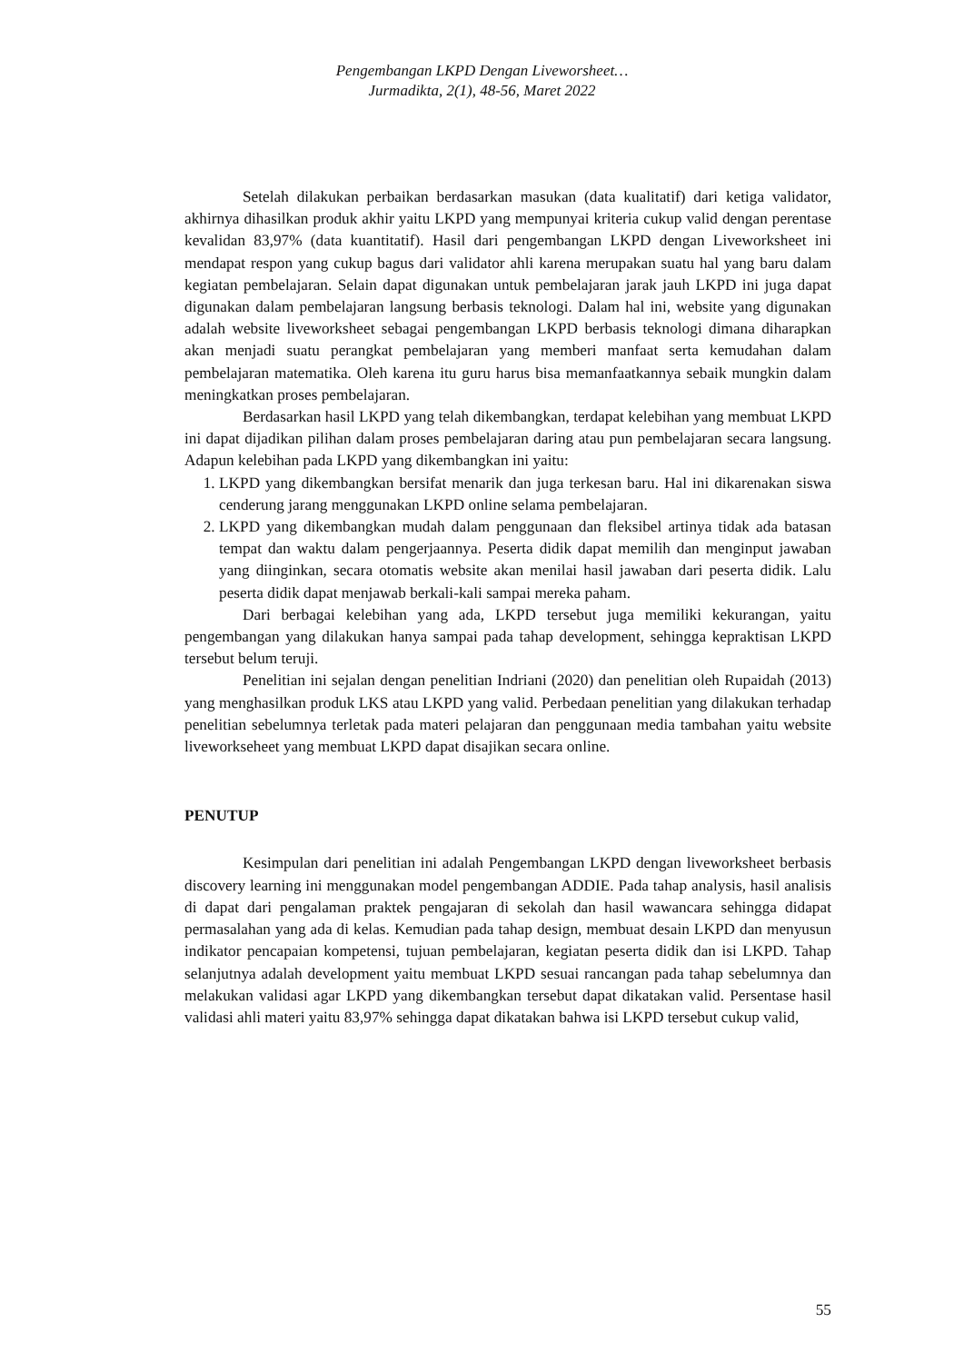Pengembangan LKPD Dengan Liveworsheet…
Jurmadikta, 2(1), 48-56, Maret 2022
Setelah dilakukan perbaikan berdasarkan masukan (data kualitatif) dari ketiga validator, akhirnya dihasilkan produk akhir yaitu LKPD yang mempunyai kriteria cukup valid dengan perentase kevalidan 83,97% (data kuantitatif). Hasil dari pengembangan LKPD dengan Liveworksheet ini mendapat respon yang cukup bagus dari validator ahli karena merupakan suatu hal yang baru dalam kegiatan pembelajaran. Selain dapat digunakan untuk pembelajaran jarak jauh LKPD ini juga dapat digunakan dalam pembelajaran langsung berbasis teknologi. Dalam hal ini, website yang digunakan adalah website liveworksheet sebagai pengembangan LKPD berbasis teknologi dimana diharapkan akan menjadi suatu perangkat pembelajaran yang memberi manfaat serta kemudahan dalam pembelajaran matematika. Oleh karena itu guru harus bisa memanfaatkannya sebaik mungkin dalam meningkatkan proses pembelajaran.
Berdasarkan hasil LKPD yang telah dikembangkan, terdapat kelebihan yang membuat LKPD ini dapat dijadikan pilihan dalam proses pembelajaran daring atau pun pembelajaran secara langsung. Adapun kelebihan pada LKPD yang dikembangkan ini yaitu:
1. LKPD yang dikembangkan bersifat menarik dan juga terkesan baru. Hal ini dikarenakan siswa cenderung jarang menggunakan LKPD online selama pembelajaran.
2. LKPD yang dikembangkan mudah dalam penggunaan dan fleksibel artinya tidak ada batasan tempat dan waktu dalam pengerjaannya. Peserta didik dapat memilih dan menginput jawaban yang diinginkan, secara otomatis website akan menilai hasil jawaban dari peserta didik. Lalu peserta didik dapat menjawab berkali-kali sampai mereka paham.
Dari berbagai kelebihan yang ada, LKPD tersebut juga memiliki kekurangan, yaitu pengembangan yang dilakukan hanya sampai pada tahap development, sehingga kepraktisan LKPD tersebut belum teruji.
Penelitian ini sejalan dengan penelitian Indriani (2020) dan penelitian oleh Rupaidah (2013) yang menghasilkan produk LKS atau LKPD yang valid. Perbedaan penelitian yang dilakukan terhadap penelitian sebelumnya terletak pada materi pelajaran dan penggunaan media tambahan yaitu website liveworkseheet yang membuat LKPD dapat disajikan secara online.
PENUTUP
Kesimpulan dari penelitian ini adalah Pengembangan LKPD dengan liveworksheet berbasis discovery learning ini menggunakan model pengembangan ADDIE. Pada tahap analysis, hasil analisis di dapat dari pengalaman praktek pengajaran di sekolah dan hasil wawancara sehingga didapat permasalahan yang ada di kelas. Kemudian pada tahap design, membuat desain LKPD dan menyusun indikator pencapaian kompetensi, tujuan pembelajaran, kegiatan peserta didik dan isi LKPD. Tahap selanjutnya adalah development yaitu membuat LKPD sesuai rancangan pada tahap sebelumnya dan melakukan validasi agar LKPD yang dikembangkan tersebut dapat dikatakan valid. Persentase hasil validasi ahli materi yaitu 83,97% sehingga dapat dikatakan bahwa isi LKPD tersebut cukup valid,
55